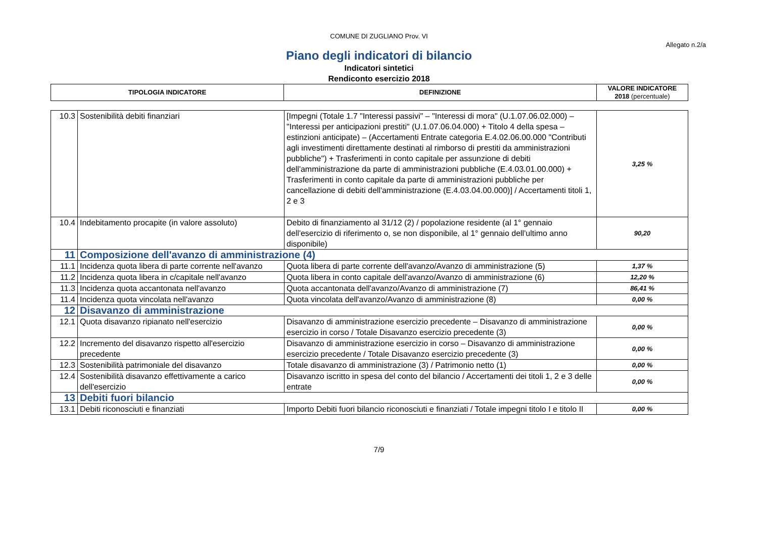COMUNE DI ZUGLIANO Prov. VI
Allegato n.2/a
Piano degli indicatori di bilancio
Indicatori sintetici
Rendiconto esercizio 2018
| TIPOLOGIA INDICATORE | DEFINIZIONE | VALORE INDICATORE 2018 (percentuale) |
| --- | --- | --- |
| 10.3 | Sostenibilità debiti finanziari | [Impegni (Totale 1.7 "Interessi passivi" – "Interessi di mora" (U.1.07.06.02.000) – "Interessi per anticipazioni prestiti" (U.1.07.06.04.000) + Titolo 4 della spesa – estinzioni anticipate) – (Accertamenti Entrate categoria E.4.02.06.00.000 "Contributi agli investimenti direttamente destinati al rimborso di prestiti da amministrazioni pubbliche") + Trasferimenti in conto capitale per assunzione di debiti dell'amministrazione da parte di amministrazioni pubbliche (E.4.03.01.00.000) + Trasferimenti in conto capitale da parte di amministrazioni pubbliche per cancellazione di debiti dell'amministrazione (E.4.03.04.00.000)] / Accertamenti titoli 1, 2 e 3 | 3,25 % |
| 10.4 | Indebitamento procapite (in valore assoluto) | Debito di finanziamento al 31/12 (2) / popolazione residente (al 1° gennaio dell'esercizio di riferimento o, se non disponibile, al 1° gennaio dell'ultimo anno disponibile) | 90,20 |
| 11 | Composizione dell'avanzo di amministrazione (4) | | |
| 11.1 | Incidenza quota libera di parte corrente nell'avanzo | Quota libera di parte corrente dell'avanzo/Avanzo di amministrazione (5) | 1,37 % |
| 11.2 | Incidenza quota libera in c/capitale nell'avanzo | Quota libera in conto capitale dell'avanzo/Avanzo di amministrazione (6) | 12,20 % |
| 11.3 | Incidenza quota accantonata nell'avanzo | Quota accantonata dell'avanzo/Avanzo di amministrazione (7) | 86,41 % |
| 11.4 | Incidenza quota vincolata nell'avanzo | Quota vincolata dell'avanzo/Avanzo di amministrazione (8) | 0,00 % |
| 12 | Disavanzo di amministrazione | | |
| 12.1 | Quota disavanzo ripianato nell'esercizio | Disavanzo di amministrazione esercizio precedente – Disavanzo di amministrazione esercizio in corso / Totale Disavanzo esercizio precedente (3) | 0,00 % |
| 12.2 | Incremento del disavanzo rispetto all'esercizio precedente | Disavanzo di amministrazione esercizio in corso – Disavanzo di amministrazione esercizio precedente / Totale Disavanzo esercizio precedente (3) | 0,00 % |
| 12.3 | Sostenibilità patrimoniale del disavanzo | Totale disavanzo di amministrazione (3) / Patrimonio netto (1) | 0,00 % |
| 12.4 | Sostenibilità disavanzo effettivamente a carico dell'esercizio | Disavanzo iscritto in spesa del conto del bilancio / Accertamenti dei titoli 1, 2 e 3 delle entrate | 0,00 % |
| 13 | Debiti fuori bilancio | | |
| 13.1 | Debiti riconosciuti e finanziati | Importo Debiti fuori bilancio riconosciuti e finanziati / Totale impegni titolo I e titolo II | 0,00 % |
7/9